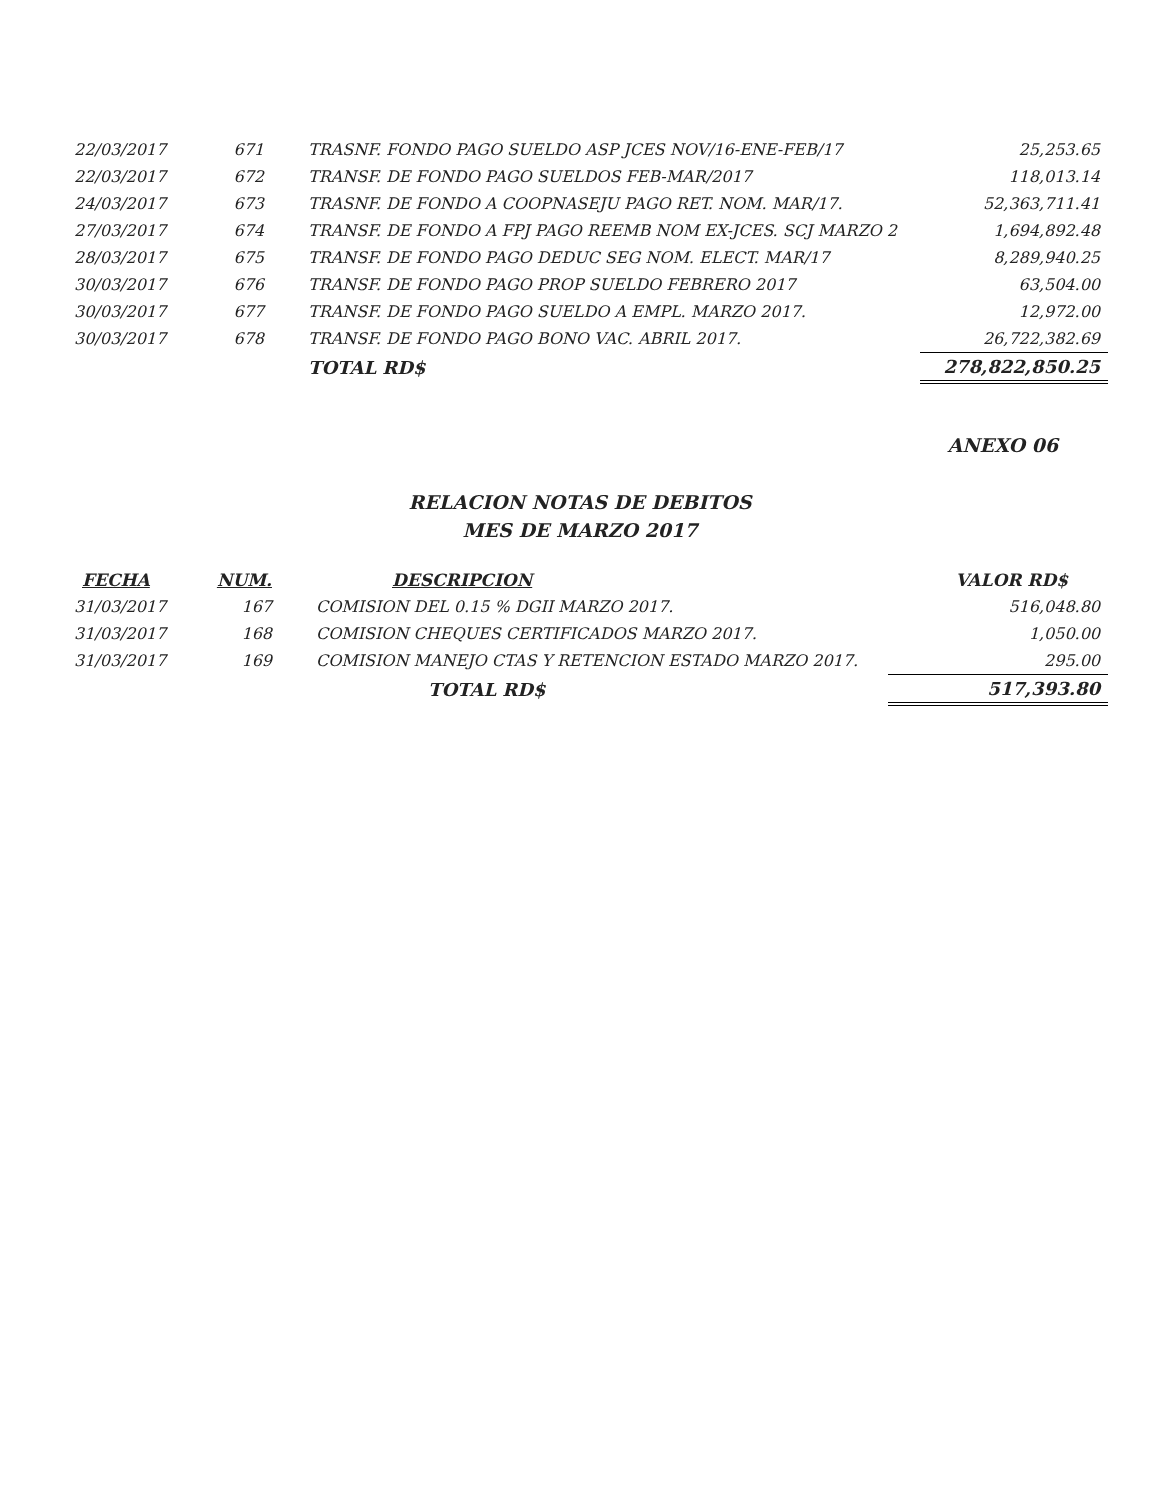| 22/03/2017 | 671 | TRASNF. FONDO PAGO SUELDO ASP JCES NOV/16-ENE-FEB/17 | 25,253.65 |
| 22/03/2017 | 672 | TRANSF. DE FONDO PAGO SUELDOS FEB-MAR/2017 | 118,013.14 |
| 24/03/2017 | 673 | TRASNF. DE FONDO A COOPNASEJU PAGO RET. NOM. MAR/17. | 52,363,711.41 |
| 27/03/2017 | 674 | TRANSF. DE FONDO A FPJ PAGO REEMB NOM EX-JCES. SCJ MARZO 2 | 1,694,892.48 |
| 28/03/2017 | 675 | TRANSF. DE FONDO PAGO DEDUC SEG NOM. ELECT. MAR/17 | 8,289,940.25 |
| 30/03/2017 | 676 | TRANSF. DE FONDO PAGO PROP SUELDO FEBRERO 2017 | 63,504.00 |
| 30/03/2017 | 677 | TRANSF. DE FONDO PAGO SUELDO A EMPL. MARZO 2017. | 12,972.00 |
| 30/03/2017 | 678 | TRANSF. DE FONDO PAGO BONO VAC. ABRIL 2017. | 26,722,382.69 |
| | | TOTAL RD$ | 278,822,850.25 |
ANEXO 06
RELACION NOTAS DE DEBITOS
MES DE MARZO 2017
| FECHA | NUM. | DESCRIPCION | VALOR RD$ |
| --- | --- | --- | --- |
| 31/03/2017 | 167 | COMISION DEL 0.15 % DGII MARZO 2017. | 516,048.80 |
| 31/03/2017 | 168 | COMISION CHEQUES CERTIFICADOS MARZO 2017. | 1,050.00 |
| 31/03/2017 | 169 | COMISION MANEJO CTAS Y RETENCION ESTADO MARZO 2017. | 295.00 |
| | | TOTAL RD$ | 517,393.80 |